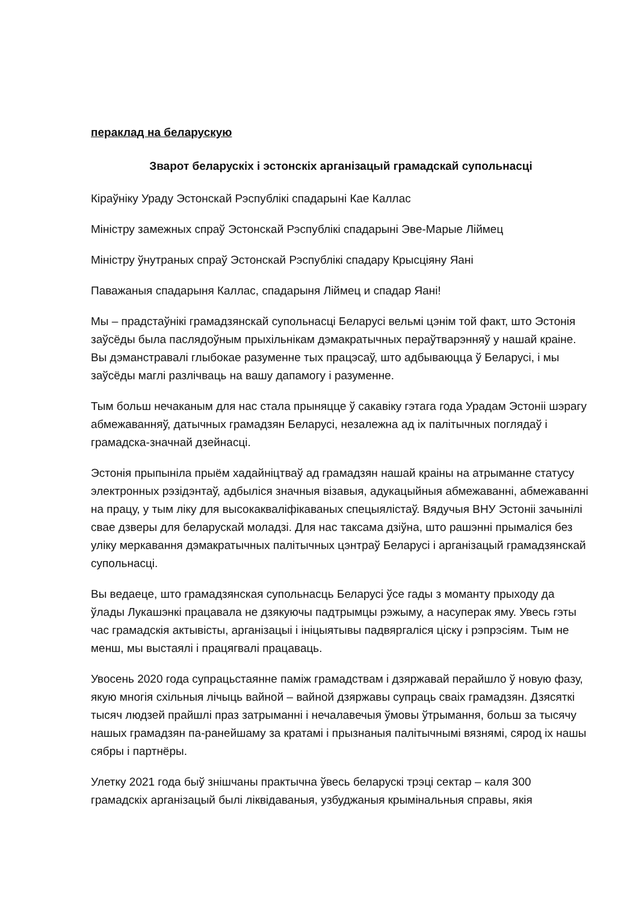пераклад на беларускую
Зварот беларускіх і эстонскіх арганізацый грамадскай супольнасці
Кіраўніку Ураду Эстонскай Рэспублікі спадарыні Кае Каллас
Міністру замежных спраў Эстонскай Рэспублікі спадарыні Эве-Марые Ліймец
Міністру ўнутраных спраў Эстонскай Рэспублікі спадару Крысціяну Яані
Паважаныя спадарыня Каллас, спадарыня Ліймец и спадар Яані!
Мы – прадстаўнікі грамадзянскай супольнасці Беларусі вельмі цэнім той факт, што Эстонія заўсёды была паслядоўным прыхільнікам дэмакратычных пераўтварэнняў у нашай краіне. Вы дэманстравалі глыбокае разуменне тых працэсаў, што адбываюцца ў Беларусі, і мы заўсёды маглі разлічваць на вашу дапамогу і разуменне.
Тым больш нечаканым для нас стала прыняцце ў сакавіку гэтага года Урадам Эстоніі шэрагу абмежаванняў, датычных грамадзян Беларусі, незалежна ад іх палітычных поглядаў і грамадска-значнай дзейнасці.
Эстонія прыпыніла прыём хадайніцтваў ад грамадзян нашай краіны на атрыманне статусу электронных рэзідэнтаў, адбыліся значныя візавыя, адукацыйныя абмежаванні, абмежаванні на працу, у тым ліку для высокакваліфікаваных спецыялістаў. Вядучыя ВНУ Эстоніі зачынілі свае дзверы для беларускай моладзі. Для нас таксама дзіўна, што рашэнні прымаліся без уліку меркавання дэмакратычных палітычных цэнтраў Беларусі і арганізацый грамадзянскай супольнасці.
Вы ведаеце, што грамадзянская супольнасць Беларусі ўсе гады з моманту прыходу да ўлады Лукашэнкі працавала не дзякуючы падтрымцы рэжыму, а насуперак яму. Увесь гэты час грамадскія актывісты, арганізацыі і ініцыятывы падвяргаліся ціску і рэпрэсіям. Тым не менш, мы выстаялі і працягвалі працаваць.
Увосень 2020 года супрацьстаянне паміж грамадствам і дзяржавай перайшло ў новую фазу, якую многія схільныя лічыць вайной – вайной дзяржавы супраць сваіх грамадзян. Дзясяткі тысяч людзей прайшлі праз затрыманні і нечалавечыя ўмовы ўтрымання, больш за тысячу нашых грамадзян па-ранейшаму за кратамі і прызнаныя палітычнымі вязнямі, сярод іх нашы сябры і партнёры.
Улетку 2021 года быў знішчаны практычна ўвесь беларускі трэці сектар – каля 300 грамадскіх арганізацый былі ліквідаваныя, узбуджаныя крымінальныя справы, якія